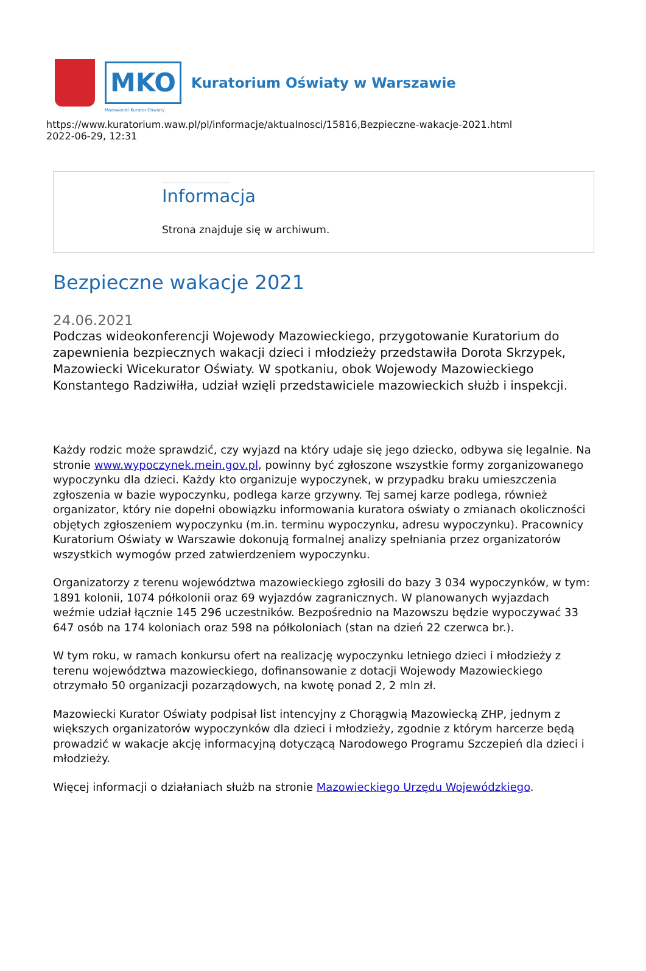MKO
Kuratorium Oświaty w Warszawie
Mazowiecki Kurator Oświaty
https://www.kuratorium.waw.pl/pl/informacje/aktualnosci/15816,Bezpieczne-wakacje-2021.html
2022-06-29, 12:31
Informacja
Strona znajduje się w archiwum.
Bezpieczne wakacje 2021
24.06.2021
Podczas wideokonferencji Wojewody Mazowieckiego, przygotowanie Kuratorium do zapewnienia bezpiecznych wakacji dzieci i młodzieży przedstawiła Dorota Skrzypek, Mazowiecki Wicekurator Oświaty. W spotkaniu, obok Wojewody Mazowieckiego Konstantego Radziwiłła, udział wzięli przedstawiciele mazowieckich służb i inspekcji.
Każdy rodzic może sprawdzić, czy wyjazd na który udaje się jego dziecko, odbywa się legalnie. Na stronie www.wypoczynek.mein.gov.pl, powinny być zgłoszone wszystkie formy zorganizowanego wypoczynku dla dzieci. Każdy kto organizuje wypoczynek, w przypadku braku umieszczenia zgłoszenia w bazie wypoczynku, podlega karze grzywny. Tej samej karze podlega, również organizator, który nie dopełni obowiązku informowania kuratora oświaty o zmianach okoliczności objętych zgłoszeniem wypoczynku (m.in. terminu wypoczynku, adresu wypoczynku). Pracownicy Kuratorium Oświaty w Warszawie dokonują formalnej analizy spełniania przez organizatorów wszystkich wymogów przed zatwierdzeniem wypoczynku.
Organizatorzy z terenu województwa mazowieckiego zgłosili do bazy 3 034 wypoczynków, w tym: 1891 kolonii, 1074 półkolonii oraz 69 wyjazdów zagranicznych. W planowanych wyjazdach weźmie udział łącznie 145 296 uczestników. Bezpośrednio na Mazowszu będzie wypoczywać 33 647 osób na 174 koloniach oraz 598 na półkoloniach (stan na dzień 22 czerwca br.).
W tym roku, w ramach konkursu ofert na realizację wypoczynku letniego dzieci i młodzieży z terenu województwa mazowieckiego, dofinansowanie z dotacji Wojewody Mazowieckiego otrzymało 50 organizacji pozarządowych, na kwotę ponad 2, 2 mln zł.
Mazowiecki Kurator Oświaty podpisał list intencyjny z Chorągwią Mazowiecką ZHP, jednym z większych organizatorów wypoczynków dla dzieci i młodzieży, zgodnie z którym harcerze będą prowadzić w wakacje akcję informacyjną dotyczącą Narodowego Programu Szczepień dla dzieci i młodzieży.
Więcej informacji o działaniach służb na stronie Mazowieckiego Urzędu Wojewódzkiego.